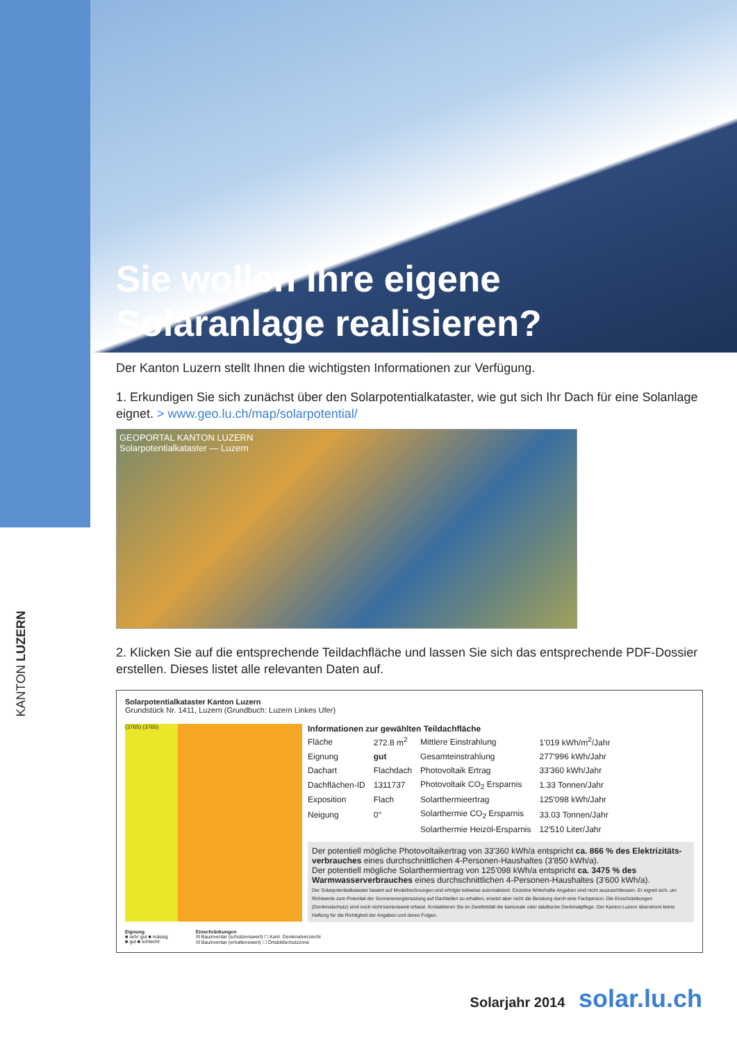KANTON LUZERN
Sie wollen Ihre eigene Solaranlage realisieren?
Der Kanton Luzern stellt Ihnen die wichtigsten Informationen zur Verfügung.
1. Erkundigen Sie sich zunächst über den Solarpotentialkataster, wie gut sich Ihr Dach für eine Solanlage eignet. > www.geo.lu.ch/map/solarpotential/
GEOPORTAL KANTON LUZERN
Solarpotentialkataster — Luzern
2. Klicken Sie auf die entsprechende Teildachfläche und lassen Sie sich das entsprechende PDF-Dossier erstellen. Dieses listet alle relevanten Daten auf.
Solarpotentialkataster Kanton Luzern
Grundstück Nr. 1411, Luzern (Grundbuch: Luzern Linkes Ufer)
(3765) (3765)
Informationen zur gewählten Teildachfläche
| Fläche | 272.8 m<sup>2</sup> | Mittlere Einstrahlung | 1'019 kWh/m<sup>2</sup>/Jahr |
| Eignung | gut | Gesamteinstrahlung | 277'996 kWh/Jahr |
| Dachart | Flachdach | Photovoltaik Ertrag | 33'360 kWh/Jahr |
| Dachflächen-ID | 1311737 | Photovoltaik CO<sub>2</sub> Ersparnis | 1.33 Tonnen/Jahr |
| Exposition | Flach | Solarthermieertrag | 125'098 kWh/Jahr |
| Neigung | 0° | Solarthermie CO<sub>2</sub> Ersparnis | 33.03 Tonnen/Jahr |
| | | Solarthermie Heizöl-Ersparnis | 12'510 Liter/Jahr |
Der potentiell mögliche Photovoltaikertrag von 33'360 kWh/a entspricht ca. 866 % des Elektrizitäts­verbrauches eines durchschnittlichen 4-Personen-Haushaltes (3'850 kWh/a).
Der potentiell mögliche Solarthermiertrag von 125'098 kWh/a entspricht ca. 3475 % des Warmwasser­verbrauches eines durchschnittlichen 4-Personen-Haushaltes (3'600 kWh/a).
Der Solarpotentialkataster basiert auf Modellrechnungen und erfolgte teilweise automatisiert. Einzelne fehlerhafte Angaben sind nicht auszuschliessen. Er eignet sich, um Richtwerte zum Potential der Sonnenenergienutzung auf Dachteilen zu erhalten, ersetzt aber nicht die Beratung durch eine Fachperson. Die Einschränkungen (Denkmalschutz) sind noch nicht kantonsweit erfasst. Kontaktieren Sie im Zweifelsfall die kantonale oder städtische Denkmalpflege. Der Kanton Luzern übernimmt keine Haftung für die Richtigkeit der Angaben und deren Folgen.
Eignung
■ sehr gut ■ mässig
■ gut ■ schlecht
Einschränkungen
☒ Bauinventar (schützenswert) ☐ Kant. Denkmalverzeichi
☒ Bauinventar (erhaltenswert) ☐ Ortsbildschutzzone
Solarjahr 2014 solar.lu.ch